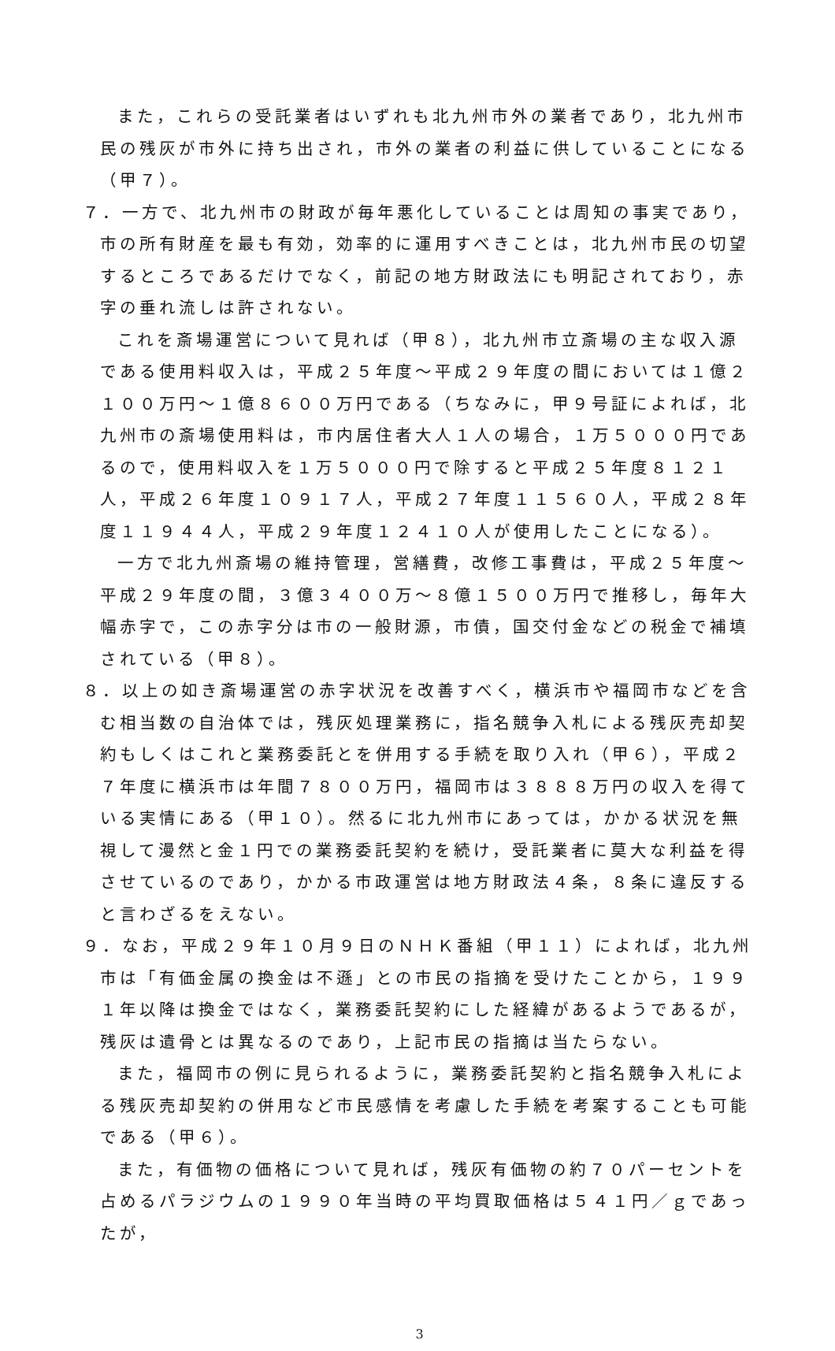また，これらの受託業者はいずれも北九州市外の業者であり，北九州市民の残灰が市外に持ち出され，市外の業者の利益に供していることになる（甲７）。
７．一方で、北九州市の財政が毎年悪化していることは周知の事実であり，市の所有財産を最も有効，効率的に運用すべきことは，北九州市民の切望するところであるだけでなく，前記の地方財政法にも明記されており，赤字の垂れ流しは許されない。
これを斎場運営について見れば（甲８），北九州市立斎場の主な収入源である使用料収入は，平成２５年度～平成２９年度の間においては１億２１００万円～１億８６００万円である（ちなみに，甲９号証によれば，北九州市の斎場使用料は，市内居住者大人１人の場合，１万５０００円であるので，使用料収入を１万５０００円で除すると平成２５年度８１２１人，平成２６年度１０９１７人，平成２７年度１１５６０人，平成２８年度１１９４４人，平成２９年度１２４１０人が使用したことになる）。
一方で北九州斎場の維持管理，営繕費，改修工事費は，平成２５年度～平成２９年度の間，３億３４００万～８億１５００万円で推移し，毎年大幅赤字で，この赤字分は市の一般財源，市債，国交付金などの税金で補填されている（甲８）。
８．以上の如き斎場運営の赤字状況を改善すべく，横浜市や福岡市などを含む相当数の自治体では，残灰処理業務に，指名競争入札による残灰売却契約もしくはこれと業務委託とを併用する手続を取り入れ（甲６），平成２７年度に横浜市は年間７８００万円，福岡市は３８８８万円の収入を得ている実情にある（甲１０）。然るに北九州市にあっては，かかる状況を無視して漫然と金１円での業務委託契約を続け，受託業者に莫大な利益を得させているのであり，かかる市政運営は地方財政法４条，８条に違反すると言わざるをえない。
９．なお，平成２９年１０月９日のＮＨＫ番組（甲１１）によれば，北九州市は「有価金属の換金は不遜」との市民の指摘を受けたことから，１９９１年以降は換金ではなく，業務委託契約にした経緯があるようであるが，残灰は遺骨とは異なるのであり，上記市民の指摘は当たらない。
また，福岡市の例に見られるように，業務委託契約と指名競争入札による残灰売却契約の併用など市民感情を考慮した手続を考案することも可能である（甲６）。
また，有価物の価格について見れば，残灰有価物の約７０パーセントを占めるパラジウムの１９９０年当時の平均買取価格は５４１円／ｇであったが，
3